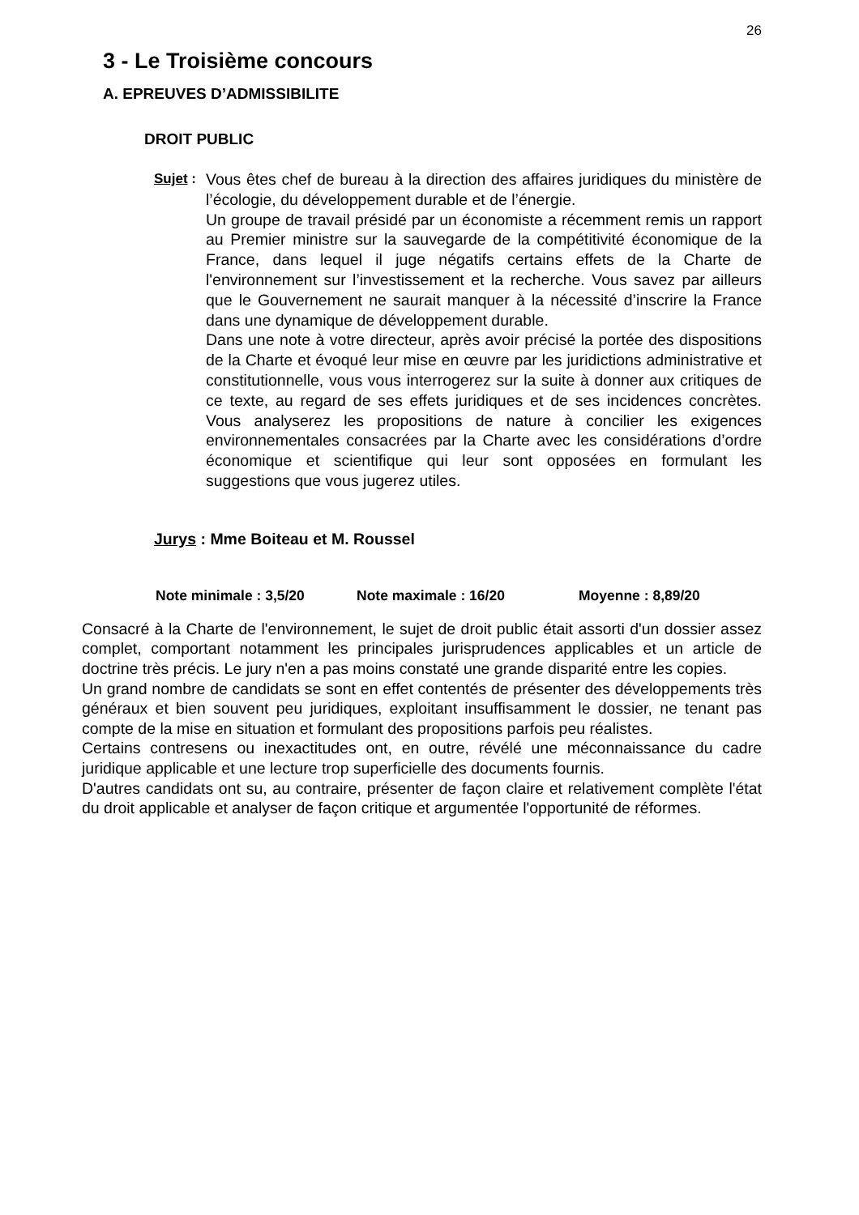26
3 - Le Troisième concours
A. EPREUVES D’ADMISSIBILITE
DROIT PUBLIC
Sujet :
Vous êtes chef de bureau à la direction des affaires juridiques du ministère de l’écologie, du développement durable et de l’énergie.
Un groupe de travail présidé par un économiste a récemment remis un rapport au Premier ministre sur la sauvegarde de la compétitivité économique de la France, dans lequel il juge négatifs certains effets de la Charte de l'environnement sur l’investissement et la recherche. Vous savez par ailleurs que le Gouvernement ne saurait manquer à la nécessité d’inscrire la France dans une dynamique de développement durable.
Dans une note à votre directeur, après avoir précisé la portée des dispositions de la Charte et évoqué leur mise en œuvre par les juridictions administrative et constitutionnelle, vous vous interrogerez sur la suite à donner aux critiques de ce texte, au regard de ses effets juridiques et de ses incidences concrètes. Vous analyserez les propositions de nature à concilier les exigences environnementales consacrées par la Charte avec les considérations d’ordre économique et scientifique qui leur sont opposées en formulant les suggestions que vous jugerez utiles.
Jurys : Mme Boiteau et M. Roussel
Note minimale : 3,5/20 Note maximale : 16/20 Moyenne : 8,89/20
Consacré à la Charte de l'environnement, le sujet de droit public était assorti d'un dossier assez complet, comportant notamment les principales jurisprudences applicables et un article de doctrine très précis. Le jury n'en a pas moins constaté une grande disparité entre les copies.
Un grand nombre de candidats se sont en effet contentés de présenter des développements très généraux et bien souvent peu juridiques, exploitant insuffisamment le dossier, ne tenant pas compte de la mise en situation et formulant des propositions parfois peu réalistes.
Certains contresens ou inexactitudes ont, en outre, révélé une méconnaissance du cadre juridique applicable et une lecture trop superficielle des documents fournis.
D'autres candidats ont su, au contraire, présenter de façon claire et relativement complète l'état du droit applicable et analyser de façon critique et argumentée l'opportunité de réformes.